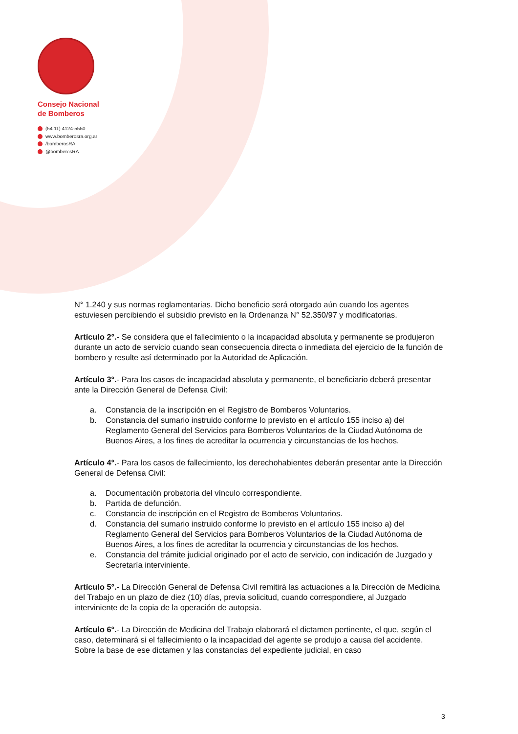Consejo Nacional
de Bomberos
(54 11) 4124-5550
www.bomberosra.org.ar
/bomberosRA
@bomberosRA
N° 1.240 y sus normas reglamentarias. Dicho beneficio será otorgado aún cuando los agentes estuviesen percibiendo el subsidio previsto en la Ordenanza N° 52.350/97 y modificatorias.
Artículo 2°.- Se considera que el fallecimiento o la incapacidad absoluta y permanente se produjeron durante un acto de servicio cuando sean consecuencia directa o inmediata del ejercicio de la función de bombero y resulte así determinado por la Autoridad de Aplicación.
Artículo 3°.- Para los casos de incapacidad absoluta y permanente, el beneficiario deberá presentar ante la Dirección General de Defensa Civil:
a. Constancia de la inscripción en el Registro de Bomberos Voluntarios.
b. Constancia del sumario instruido conforme lo previsto en el artículo 155 inciso a) del Reglamento General del Servicios para Bomberos Voluntarios de la Ciudad Autónoma de Buenos Aires, a los fines de acreditar la ocurrencia y circunstancias de los hechos.
Artículo 4°.- Para los casos de fallecimiento, los derechohabientes deberán presentar ante la Dirección General de Defensa Civil:
a. Documentación probatoria del vínculo correspondiente.
b. Partida de defunción.
c. Constancia de inscripción en el Registro de Bomberos Voluntarios.
d. Constancia del sumario instruido conforme lo previsto en el artículo 155 inciso a) del Reglamento General del Servicios para Bomberos Voluntarios de la Ciudad Autónoma de Buenos Aires, a los fines de acreditar la ocurrencia y circunstancias de los hechos.
e. Constancia del trámite judicial originado por el acto de servicio, con indicación de Juzgado y Secretaría interviniente.
Artículo 5°.- La Dirección General de Defensa Civil remitirá las actuaciones a la Dirección de Medicina del Trabajo en un plazo de diez (10) días, previa solicitud, cuando correspondiere, al Juzgado interviniente de la copia de la operación de autopsia.
Artículo 6°.- La Dirección de Medicina del Trabajo elaborará el dictamen pertinente, el que, según el caso, determinará si el fallecimiento o la incapacidad del agente se produjo a causa del accidente. Sobre la base de ese dictamen y las constancias del expediente judicial, en caso
3